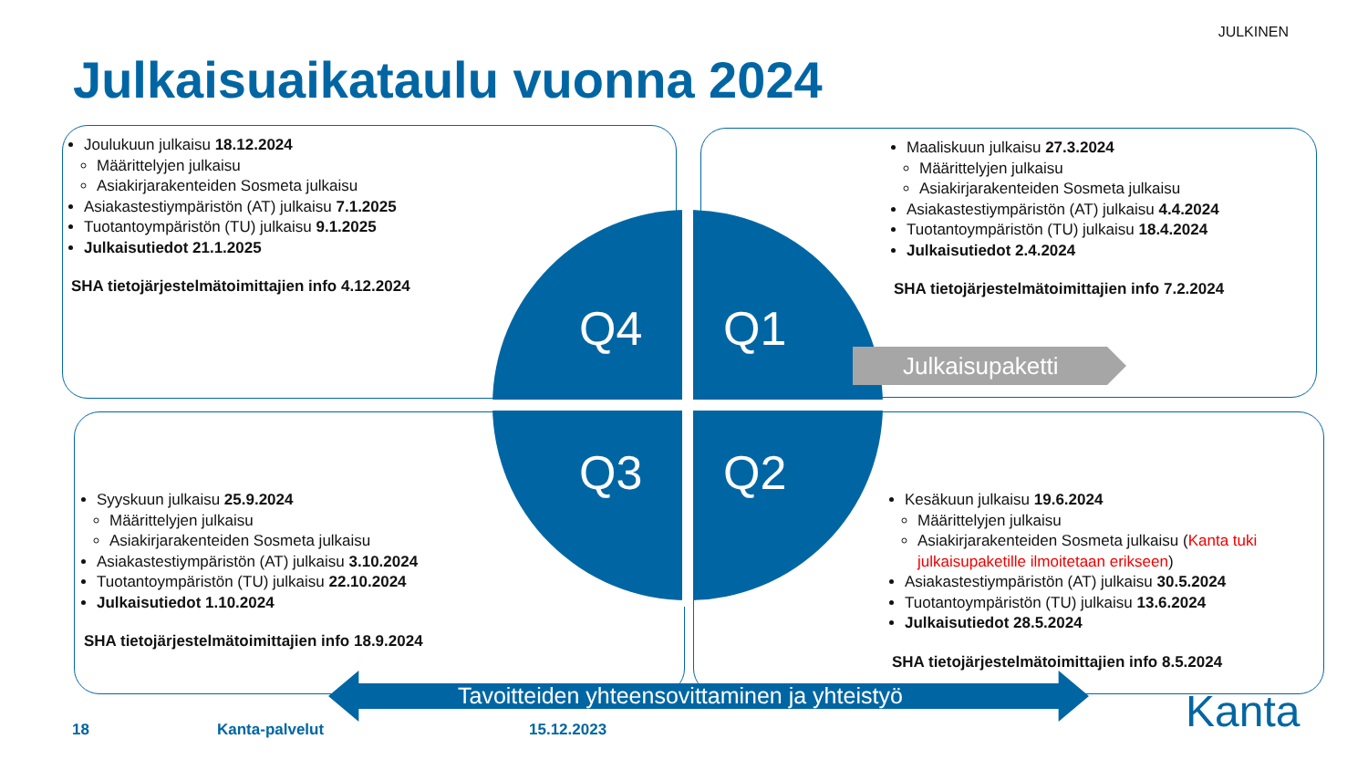JULKINEN
Julkaisuaikataulu vuonna 2024
Q4 Q1
Q3 Q2
Julkaisupaketti
Tavoitteiden yhteensovittaminen ja yhteistyö
Joulukuun julkaisu 18.12.2024
Määrittelyjen julkaisu
Asiakirjarakenteiden Sosmeta julkaisu
Asiakastestiympäristön (AT) julkaisu 7.1.2025
Tuotantoympäristön (TU) julkaisu 9.1.2025
Julkaisutiedot 21.1.2025
SHA tietojärjestelmätoimittajien info 4.12.2024
Maaliskuun julkaisu 27.3.2024
Määrittelyjen julkaisu
Asiakirjarakenteiden Sosmeta julkaisu
Asiakastestiympäristön (AT) julkaisu 4.4.2024
Tuotantoympäristön (TU) julkaisu 18.4.2024
Julkaisutiedot 2.4.2024
SHA tietojärjestelmätoimittajien info 7.2.2024
Syyskuun julkaisu 25.9.2024
Määrittelyjen julkaisu
Asiakirjarakenteiden Sosmeta julkaisu
Asiakastestiympäristön (AT) julkaisu 3.10.2024
Tuotantoympäristön (TU) julkaisu 22.10.2024
Julkaisutiedot 1.10.2024
SHA tietojärjestelmätoimittajien info 18.9.2024
Kesäkuun julkaisu 19.6.2024
Määrittelyjen julkaisu
Asiakirjarakenteiden Sosmeta julkaisu (Kanta tuki julkaisupaketille ilmoitetaan erikseen)
Asiakastestiympäristön (AT) julkaisu 30.5.2024
Tuotantoympäristön (TU) julkaisu 13.6.2024
Julkaisutiedot 28.5.2024
SHA tietojärjestelmätoimittajien info 8.5.2024
18 Kanta-palvelut 15.12.2023 Kanta